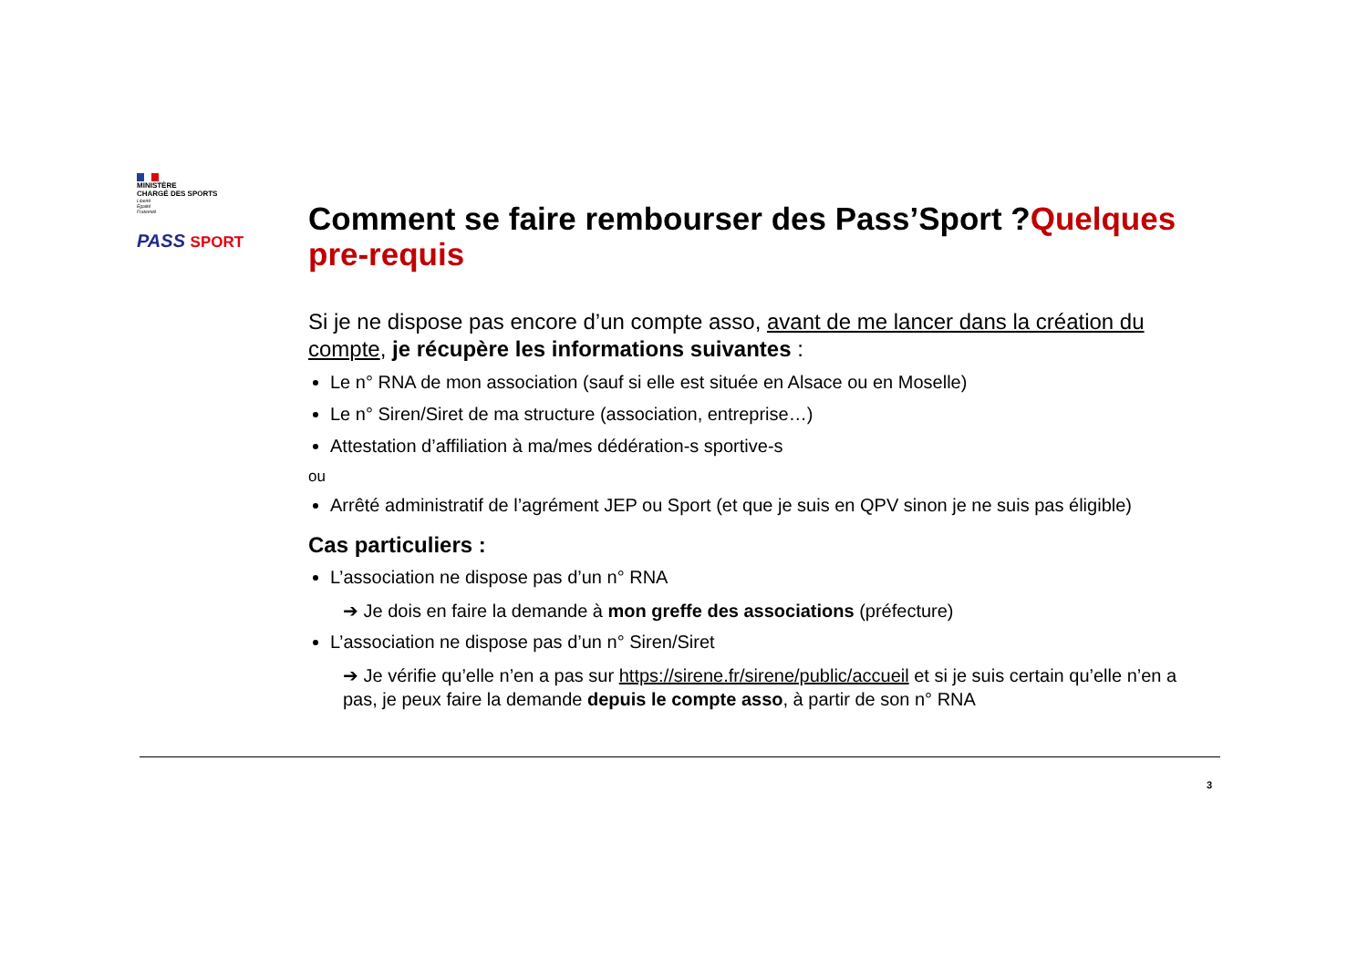MINISTÈRE
CHARGÉ DES SPORTS
Liberté
Égalité
Fraternité
PASS SPORT
Comment se faire rembourser des Pass’Sport ?Quelques pre-requis
Si je ne dispose pas encore d’un compte asso, avant de me lancer dans la création du compte, je récupère les informations suivantes :
Le n° RNA de mon association (sauf si elle est située en Alsace ou en Moselle)
Le n° Siren/Siret de ma structure (association, entreprise…)
Attestation d’affiliation à ma/mes dédération-s sportive-s
ou
Arrêté administratif de l’agrément JEP ou Sport (et que je suis en QPV sinon je ne suis pas éligible)
Cas particuliers :
L’association ne dispose pas d’un n° RNA
➔ Je dois en faire la demande à mon greffe des associations (préfecture)
L’association ne dispose pas d’un n° Siren/Siret
➔ Je vérifie qu’elle n’en a pas sur https://sirene.fr/sirene/public/accueil et si je suis certain qu’elle n’en a pas, je peux faire la demande depuis le compte asso, à partir de son n° RNA
3